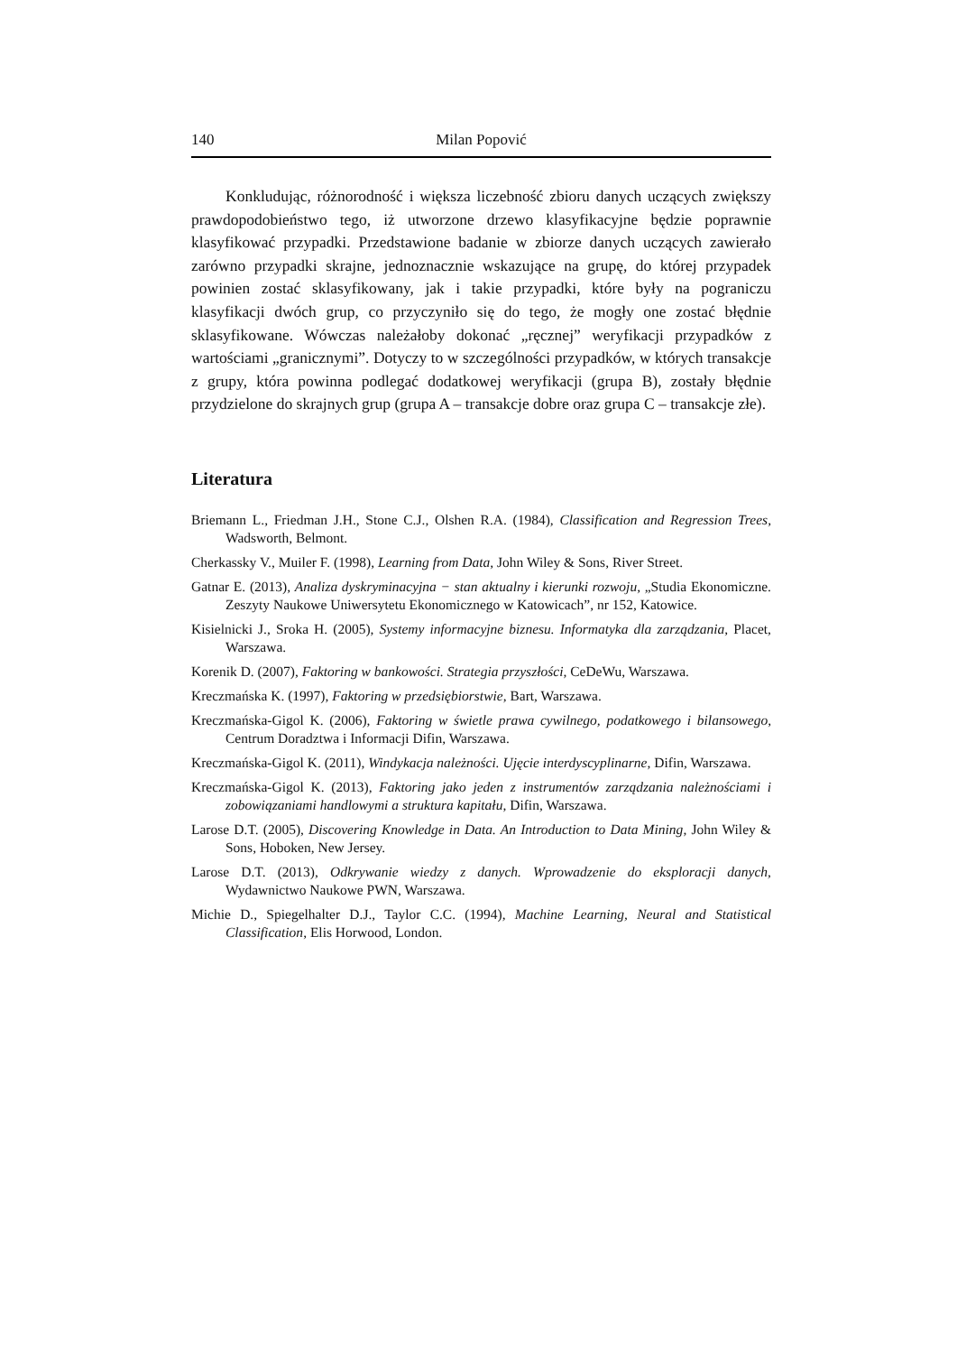140 Milan Popović
Konkludując, różnorodność i większa liczebność zbioru danych uczących zwiększy prawdopodobieństwo tego, iż utworzone drzewo klasyfikacyjne będzie poprawnie klasyfikować przypadki. Przedstawione badanie w zbiorze danych uczących zawierało zarówno przypadki skrajne, jednoznacznie wskazujące na grupę, do której przypadek powinien zostać sklasyfikowany, jak i takie przypadki, które były na pograniczu klasyfikacji dwóch grup, co przyczyniło się do tego, że mogły one zostać błędnie sklasyfikowane. Wówczas należałoby dokonać „ręcznej” weryfikacji przypadków z wartościami „granicznymi”. Dotyczy to w szczególności przypadków, w których transakcje z grupy, która powinna podlegać dodatkowej weryfikacji (grupa B), zostały błędnie przydzielone do skrajnych grup (grupa A – transakcje dobre oraz grupa C – transakcje złe).
Literatura
Briemann L., Friedman J.H., Stone C.J., Olshen R.A. (1984), Classification and Regression Trees, Wadsworth, Belmont.
Cherkassky V., Muiler F. (1998), Learning from Data, John Wiley & Sons, River Street.
Gatnar E. (2013), Analiza dyskryminacyjna − stan aktualny i kierunki rozwoju, „Studia Ekonomiczne. Zeszyty Naukowe Uniwersytetu Ekonomicznego w Katowicach”, nr 152, Katowice.
Kisielnicki J., Sroka H. (2005), Systemy informacyjne biznesu. Informatyka dla zarządzania, Placet, Warszawa.
Korenik D. (2007), Faktoring w bankowości. Strategia przyszłości, CeDeWu, Warszawa.
Kreczmańska K. (1997), Faktoring w przedsiębiorstwie, Bart, Warszawa.
Kreczmańska-Gigol K. (2006), Faktoring w świetle prawa cywilnego, podatkowego i bilansowego, Centrum Doradztwa i Informacji Difin, Warszawa.
Kreczmańska-Gigol K. (2011), Windykacja należności. Ujęcie interdyscyplinarne, Difin, Warszawa.
Kreczmańska-Gigol K. (2013), Faktoring jako jeden z instrumentów zarządzania należnościami i zobowiązaniami handlowymi a struktura kapitału, Difin, Warszawa.
Larose D.T. (2005), Discovering Knowledge in Data. An Introduction to Data Mining, John Wiley & Sons, Hoboken, New Jersey.
Larose D.T. (2013), Odkrywanie wiedzy z danych. Wprowadzenie do eksploracji danych, Wydawnictwo Naukowe PWN, Warszawa.
Michie D., Spiegelhalter D.J., Taylor C.C. (1994), Machine Learning, Neural and Statistical Classification, Elis Horwood, London.